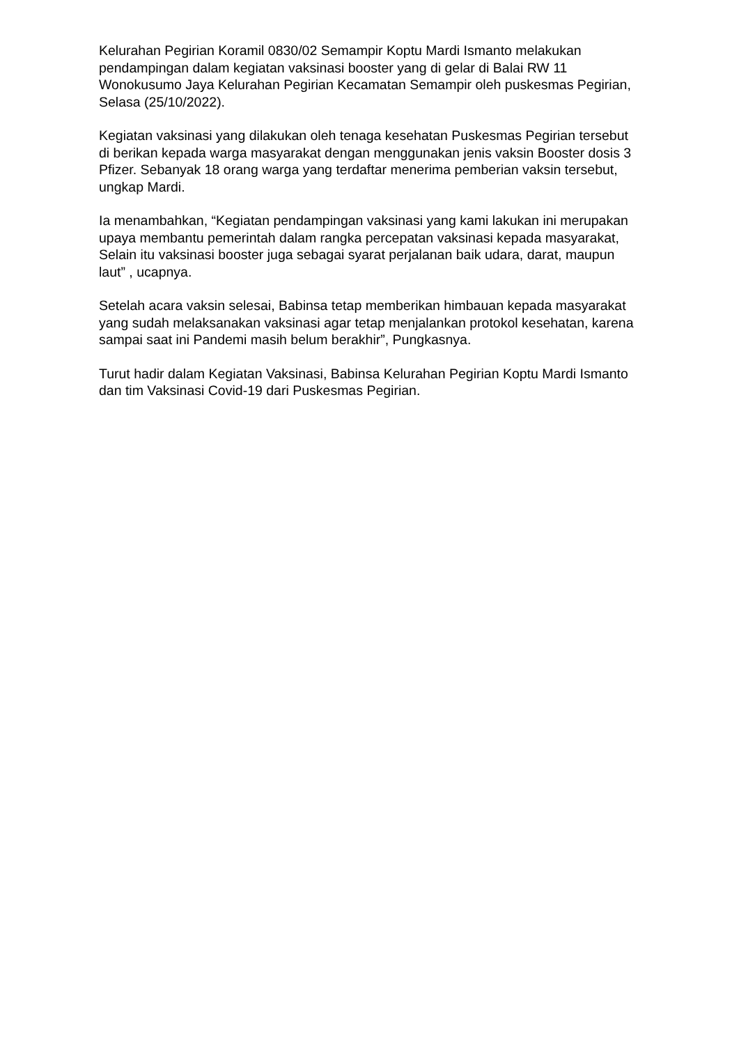Kelurahan Pegirian Koramil 0830/02 Semampir Koptu Mardi Ismanto melakukan pendampingan dalam kegiatan vaksinasi booster yang di gelar di Balai RW 11 Wonokusumo Jaya Kelurahan Pegirian Kecamatan Semampir oleh puskesmas Pegirian, Selasa (25/10/2022).
Kegiatan vaksinasi yang dilakukan oleh tenaga kesehatan Puskesmas Pegirian tersebut di berikan kepada warga masyarakat dengan menggunakan jenis vaksin Booster dosis 3 Pfizer. Sebanyak 18 orang warga yang terdaftar menerima pemberian vaksin tersebut, ungkap Mardi.
Ia menambahkan, “Kegiatan pendampingan vaksinasi yang kami lakukan ini merupakan upaya membantu pemerintah dalam rangka percepatan vaksinasi kepada masyarakat, Selain itu vaksinasi booster juga sebagai syarat perjalanan baik udara, darat, maupun laut” , ucapnya.
Setelah acara vaksin selesai, Babinsa tetap memberikan himbauan kepada masyarakat yang sudah melaksanakan vaksinasi agar tetap menjalankan protokol kesehatan, karena sampai saat ini Pandemi masih belum berakhir”, Pungkasnya.
Turut hadir dalam Kegiatan Vaksinasi, Babinsa Kelurahan Pegirian Koptu Mardi Ismanto dan tim Vaksinasi Covid-19 dari Puskesmas Pegirian.